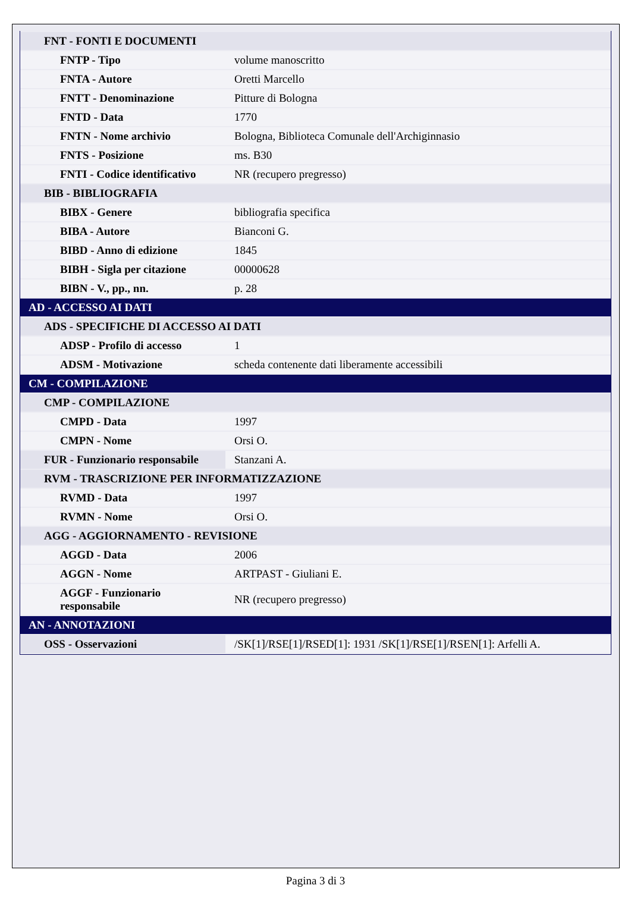| FNT - FONTI E DOCUMENTI | |
| FNTP - Tipo | volume manoscritto |
| FNTA - Autore | Oretti Marcello |
| FNTT - Denominazione | Pitture di Bologna |
| FNTD - Data | 1770 |
| FNTN - Nome archivio | Bologna, Biblioteca Comunale dell'Archiginnasio |
| FNTS - Posizione | ms. B30 |
| FNTI - Codice identificativo | NR (recupero pregresso) |
| BIB - BIBLIOGRAFIA | |
| BIBX - Genere | bibliografia specifica |
| BIBA - Autore | Bianconi G. |
| BIBD - Anno di edizione | 1845 |
| BIBH - Sigla per citazione | 00000628 |
| BIBN - V., pp., nn. | p. 28 |
| AD - ACCESSO AI DATI | |
| ADS - SPECIFICHE DI ACCESSO AI DATI | |
| ADSP - Profilo di accesso | 1 |
| ADSM - Motivazione | scheda contenente dati liberamente accessibili |
| CM - COMPILAZIONE | |
| CMP - COMPILAZIONE | |
| CMPD - Data | 1997 |
| CMPN - Nome | Orsi O. |
| FUR - Funzionario responsabile | Stanzani A. |
| RVM - TRASCRIZIONE PER INFORMATIZZAZIONE | |
| RVMD - Data | 1997 |
| RVMN - Nome | Orsi O. |
| AGG - AGGIORNAMENTO - REVISIONE | |
| AGGD - Data | 2006 |
| AGGN - Nome | ARTPAST - Giuliani E. |
| AGGF - Funzionario responsabile | NR (recupero pregresso) |
| AN - ANNOTAZIONI | |
| OSS - Osservazioni | /SK[1]/RSE[1]/RSED[1]: 1931 /SK[1]/RSE[1]/RSEN[1]: Arfelli A. |
Pagina 3 di 3